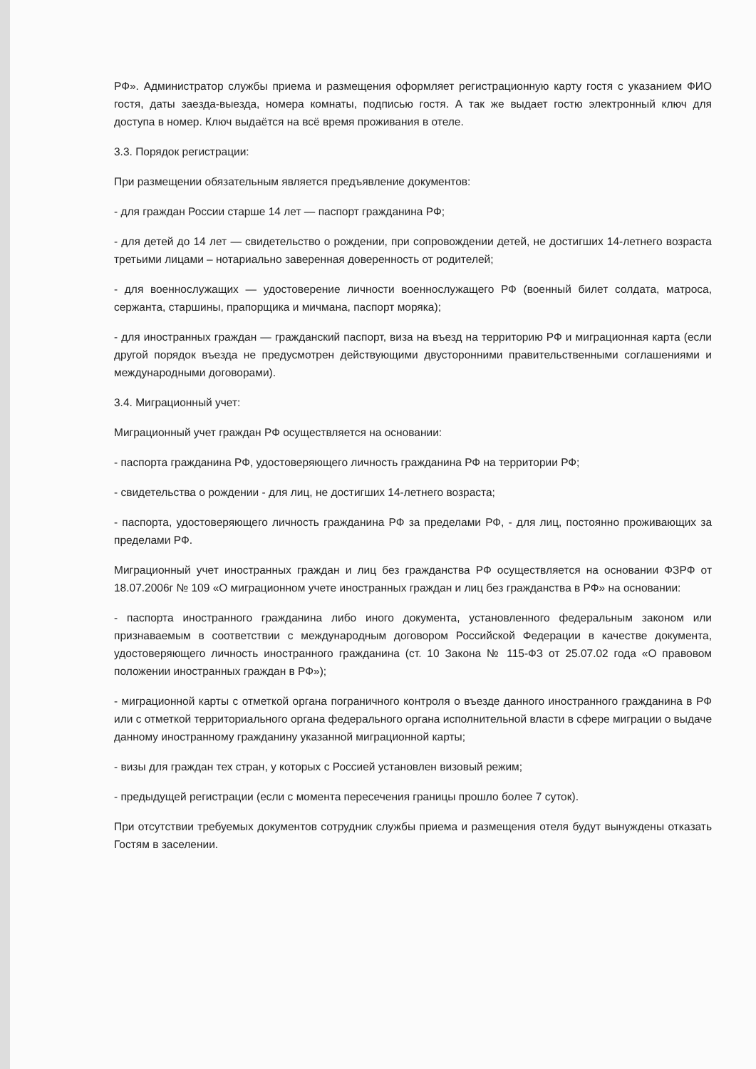РФ». Администратор службы приема и размещения оформляет регистрационную карту гостя с указанием ФИО гостя, даты заезда-выезда, номера комнаты, подписью гостя. А так же выдает гостю электронный ключ для доступа в номер. Ключ выдаётся на всё время проживания в отеле.
3.3. Порядок регистрации:
При размещении обязательным является предъявление документов:
- для граждан России старше 14 лет — паспорт гражданина РФ;
- для детей до 14 лет — свидетельство о рождении, при сопровождении детей, не достигших 14-летнего возраста третьими лицами – нотариально заверенная доверенность от родителей;
- для военнослужащих — удостоверение личности военнослужащего РФ (военный билет солдата, матроса, сержанта, старшины, прапорщика и мичмана, паспорт моряка);
- для иностранных граждан — гражданский паспорт, виза на въезд на территорию РФ и миграционная карта (если другой порядок въезда не предусмотрен действующими двусторонними правительственными соглашениями и международными договорами).
3.4. Миграционный учет:
Миграционный учет граждан РФ осуществляется на основании:
- паспорта гражданина РФ, удостоверяющего личность гражданина РФ на территории РФ;
- свидетельства о рождении - для лиц, не достигших 14-летнего возраста;
- паспорта, удостоверяющего личность гражданина РФ за пределами РФ, - для лиц, постоянно проживающих за пределами РФ.
Миграционный учет иностранных граждан и лиц без гражданства РФ осуществляется на основании ФЗРФ от 18.07.2006г № 109 «О миграционном учете иностранных граждан и лиц без гражданства в РФ» на основании:
- паспорта иностранного гражданина либо иного документа, установленного федеральным законом или признаваемым в соответствии с международным договором Российской Федерации в качестве документа, удостоверяющего личность иностранного гражданина (ст. 10 Закона № 115-ФЗ от 25.07.02 года «О правовом положении иностранных граждан в РФ»);
- миграционной карты с отметкой органа пограничного контроля о въезде данного иностранного гражданина в РФ или с отметкой территориального органа федерального органа исполнительной власти в сфере миграции о выдаче данному иностранному гражданину указанной миграционной карты;
- визы для граждан тех стран, у которых с Россией установлен визовый режим;
- предыдущей регистрации (если с момента пересечения границы прошло более 7 суток).
При отсутствии требуемых документов сотрудник службы приема и размещения отеля будут вынуждены отказать Гостям в заселении.